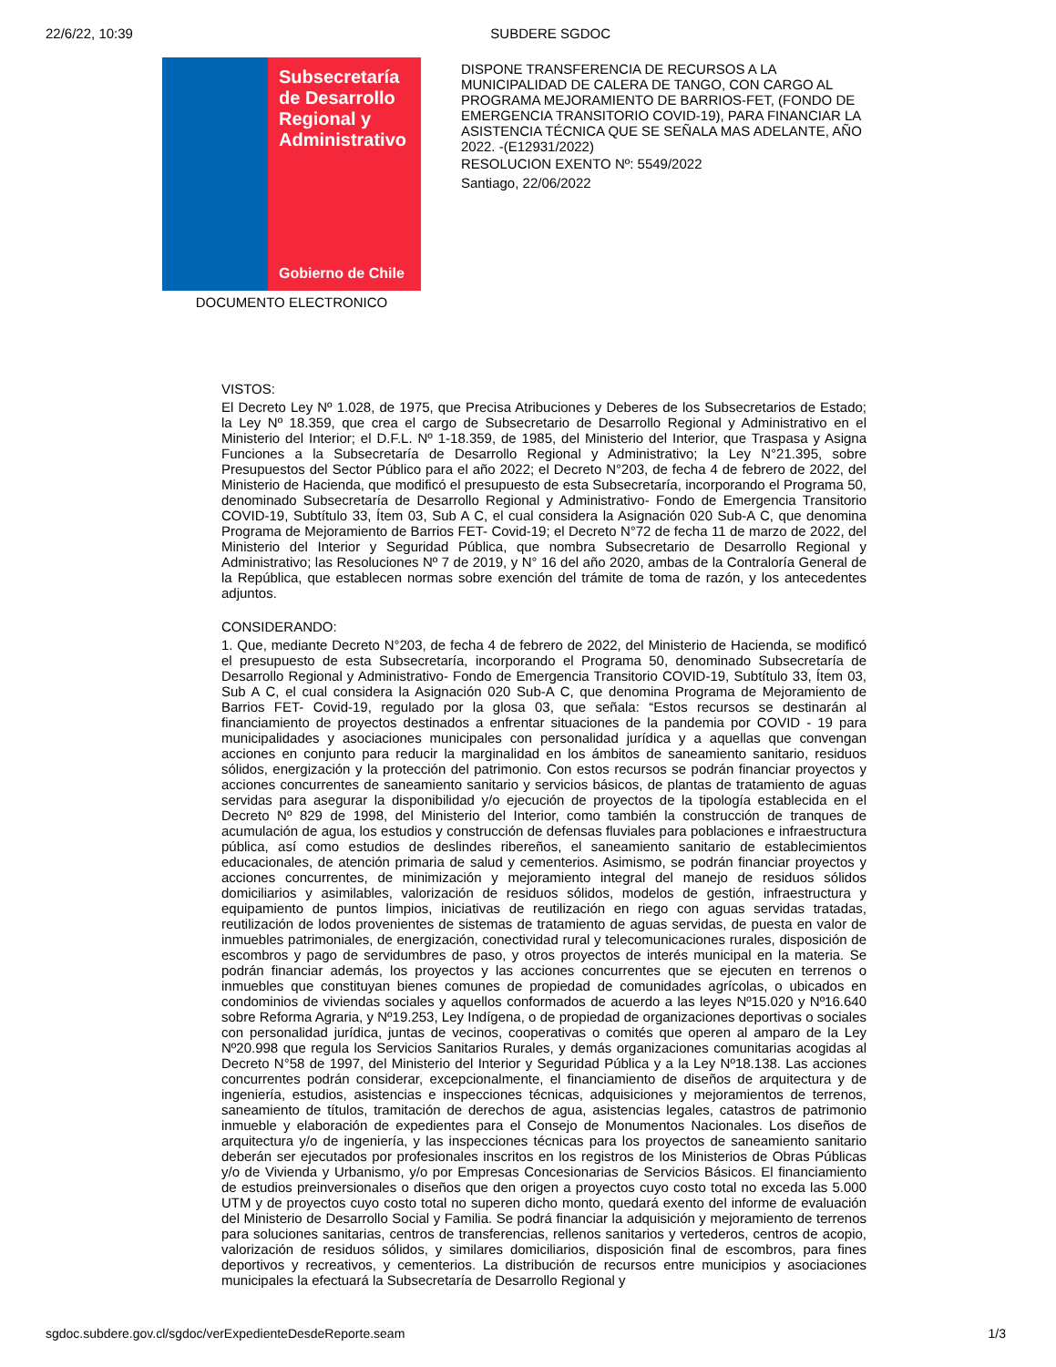22/6/22, 10:39 SUBDERE SGDOC
Subsecretaría de Desarrollo Regional y Administrativo
Gobierno de Chile
DOCUMENTO ELECTRONICO
DISPONE TRANSFERENCIA DE RECURSOS A LA MUNICIPALIDAD DE CALERA DE TANGO, CON CARGO AL PROGRAMA MEJORAMIENTO DE BARRIOS-FET, (FONDO DE EMERGENCIA TRANSITORIO COVID-19), PARA FINANCIAR LA ASISTENCIA TÉCNICA QUE SE SEÑALA MAS ADELANTE, AÑO 2022. -(E12931/2022)
RESOLUCION EXENTO Nº: 5549/2022
Santiago, 22/06/2022
VISTOS:
El Decreto Ley Nº 1.028, de 1975, que Precisa Atribuciones y Deberes de los Subsecretarios de Estado; la Ley Nº 18.359, que crea el cargo de Subsecretario de Desarrollo Regional y Administrativo en el Ministerio del Interior; el D.F.L. Nº 1-18.359, de 1985, del Ministerio del Interior, que Traspasa y Asigna Funciones a la Subsecretaría de Desarrollo Regional y Administrativo; la Ley N°21.395, sobre Presupuestos del Sector Público para el año 2022; el Decreto N°203, de fecha 4 de febrero de 2022, del Ministerio de Hacienda, que modificó el presupuesto de esta Subsecretaría, incorporando el Programa 50, denominado Subsecretaría de Desarrollo Regional y Administrativo- Fondo de Emergencia Transitorio COVID-19, Subtítulo 33, Ítem 03, Sub A C, el cual considera la Asignación 020 Sub-A C, que denomina Programa de Mejoramiento de Barrios FET- Covid-19; el Decreto N°72 de fecha 11 de marzo de 2022, del Ministerio del Interior y Seguridad Pública, que nombra Subsecretario de Desarrollo Regional y Administrativo; las Resoluciones Nº 7 de 2019, y N° 16 del año 2020, ambas de la Contraloría General de la República, que establecen normas sobre exención del trámite de toma de razón, y los antecedentes adjuntos.
CONSIDERANDO:
1. Que, mediante Decreto N°203, de fecha 4 de febrero de 2022, del Ministerio de Hacienda, se modificó el presupuesto de esta Subsecretaría, incorporando el Programa 50, denominado Subsecretaría de Desarrollo Regional y Administrativo- Fondo de Emergencia Transitorio COVID-19, Subtítulo 33, Ítem 03, Sub A C, el cual considera la Asignación 020 Sub-A C, que denomina Programa de Mejoramiento de Barrios FET- Covid-19, regulado por la glosa 03, que señala: “Estos recursos se destinarán al financiamiento de proyectos destinados a enfrentar situaciones de la pandemia por COVID - 19 para municipalidades y asociaciones municipales con personalidad jurídica y a aquellas que convengan acciones en conjunto para reducir la marginalidad en los ámbitos de saneamiento sanitario, residuos sólidos, energización y la protección del patrimonio. Con estos recursos se podrán financiar proyectos y acciones concurrentes de saneamiento sanitario y servicios básicos, de plantas de tratamiento de aguas servidas para asegurar la disponibilidad y/o ejecución de proyectos de la tipología establecida en el Decreto Nº 829 de 1998, del Ministerio del Interior, como también la construcción de tranques de acumulación de agua, los estudios y construcción de defensas fluviales para poblaciones e infraestructura pública, así como estudios de deslindes ribereños, el saneamiento sanitario de establecimientos educacionales, de atención primaria de salud y cementerios. Asimismo, se podrán financiar proyectos y acciones concurrentes, de minimización y mejoramiento integral del manejo de residuos sólidos domiciliarios y asimilables, valorización de residuos sólidos, modelos de gestión, infraestructura y equipamiento de puntos limpios, iniciativas de reutilización en riego con aguas servidas tratadas, reutilización de lodos provenientes de sistemas de tratamiento de aguas servidas, de puesta en valor de inmuebles patrimoniales, de energización, conectividad rural y telecomunicaciones rurales, disposición de escombros y pago de servidumbres de paso, y otros proyectos de interés municipal en la materia. Se podrán financiar además, los proyectos y las acciones concurrentes que se ejecuten en terrenos o inmuebles que constituyan bienes comunes de propiedad de comunidades agrícolas, o ubicados en condominios de viviendas sociales y aquellos conformados de acuerdo a las leyes Nº15.020 y Nº16.640 sobre Reforma Agraria, y Nº19.253, Ley Indígena, o de propiedad de organizaciones deportivas o sociales con personalidad jurídica, juntas de vecinos, cooperativas o comités que operen al amparo de la Ley Nº20.998 que regula los Servicios Sanitarios Rurales, y demás organizaciones comunitarias acogidas al Decreto N°58 de 1997, del Ministerio del Interior y Seguridad Pública y a la Ley Nº18.138. Las acciones concurrentes podrán considerar, excepcionalmente, el financiamiento de diseños de arquitectura y de ingeniería, estudios, asistencias e inspecciones técnicas, adquisiciones y mejoramientos de terrenos, saneamiento de títulos, tramitación de derechos de agua, asistencias legales, catastros de patrimonio inmueble y elaboración de expedientes para el Consejo de Monumentos Nacionales. Los diseños de arquitectura y/o de ingeniería, y las inspecciones técnicas para los proyectos de saneamiento sanitario deberán ser ejecutados por profesionales inscritos en los registros de los Ministerios de Obras Públicas y/o de Vivienda y Urbanismo, y/o por Empresas Concesionarias de Servicios Básicos. El financiamiento de estudios preinversionales o diseños que den origen a proyectos cuyo costo total no exceda las 5.000 UTM y de proyectos cuyo costo total no superen dicho monto, quedará exento del informe de evaluación del Ministerio de Desarrollo Social y Familia. Se podrá financiar la adquisición y mejoramiento de terrenos para soluciones sanitarias, centros de transferencias, rellenos sanitarios y vertederos, centros de acopio, valorización de residuos sólidos, y similares domiciliarios, disposición final de escombros, para fines deportivos y recreativos, y cementerios. La distribución de recursos entre municipios y asociaciones municipales la efectuará la Subsecretaría de Desarrollo Regional y
sgdoc.subdere.gov.cl/sgdoc/verExpedienteDesdeReporte.seam 1/3